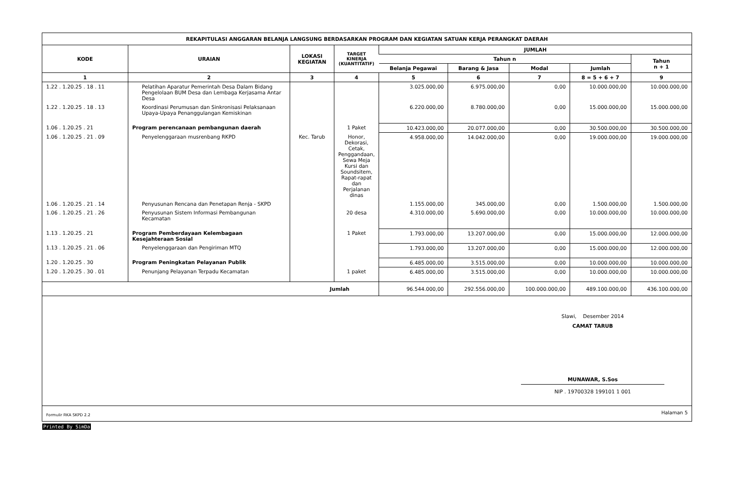REKAPITULASI ANGGARAN BELANJA LANGSUNG BERDASARKAN PROGRAM DAN KEGIATAN SATUAN KERJA PERANGKAT DAERAH
| KODE | URAIAN | LOKASI KEGIATAN | TARGET KINERJA (KUANTITATIF) | JUMLAH | | | | |
| --- | --- | --- | --- | --- | --- | --- | --- | --- |
| | | | | Tahun n | | | | Tahun n + 1 |
| | | | | Belanja Pegawai | Barang & Jasa | Modal | Jumlah | |
| 1 | 2 | 3 | 4 | 5 | 6 | 7 | 8 = 5 + 6 + 7 | 9 |
| 1.22 . 1.20.25 . 18 . 11 | Pelatihan Aparatur Pemerintah Desa Dalam Bidang Pengelolaan BUM Desa dan Lembaga Kerjasama Antar Desa | | | 3.025.000,00 | 6.975.000,00 | 0,00 | 10.000.000,00 | 10.000.000,00 |
| 1.22 . 1.20.25 . 18 . 13 | Koordinasi Perumusan dan Sinkronisasi Pelaksanaan Upaya-Upaya Penanggulangan Kemiskinan | | | 6.220.000,00 | 8.780.000,00 | 0,00 | 15.000.000,00 | 15.000.000,00 |
| 1.06 . 1.20.25 . 21 | Program perencanaan pembangunan daerah | | 1 Paket | 10.423.000,00 | 20.077.000,00 | 0,00 | 30.500.000,00 | 30.500.000,00 |
| 1.06 . 1.20.25 . 21 . 09 | Penyelenggaraan musrenbang RKPD | Kec. Tarub | Honor, Dekorasi, Cetak, Penggandaan, Sewa Meja Kursi dan Soundsitem, Rapat-rapat dan Perjalanan dinas | 4.958.000,00 | 14.042.000,00 | 0,00 | 19.000.000,00 | 19.000.000,00 |
| 1.06 . 1.20.25 . 21 . 14 | Penyusunan Rencana dan Penetapan Renja - SKPD | | | 1.155.000,00 | 345.000,00 | 0,00 | 1.500.000,00 | 1.500.000,00 |
| 1.06 . 1.20.25 . 21 . 26 | Penyusunan Sistem Informasi Pembangunan Kecamatan | | 20 desa | 4.310.000,00 | 5.690.000,00 | 0,00 | 10.000.000,00 | 10.000.000,00 |
| 1.13 . 1.20.25 . 21 | Program Pemberdayaan Kelembagaan Kesejahteraan Sosial | | 1 Paket | 1.793.000,00 | 13.207.000,00 | 0,00 | 15.000.000,00 | 12.000.000,00 |
| 1.13 . 1.20.25 . 21 . 06 | Penyelenggaraan dan Pengiriman MTQ | | | 1.793.000,00 | 13.207.000,00 | 0,00 | 15.000.000,00 | 12.000.000,00 |
| 1.20 . 1.20.25 . 30 | Program Peningkatan Pelayanan Publik | | | 6.485.000,00 | 3.515.000,00 | 0,00 | 10.000.000,00 | 10.000.000,00 |
| 1.20 . 1.20.25 . 30 . 01 | Penunjang Pelayanan Terpadu Kecamatan | | 1 paket | 6.485.000,00 | 3.515.000,00 | 0,00 | 10.000.000,00 | 10.000.000,00 |
| Jumlah | | | | 96.544.000,00 | 292.556.000,00 | 100.000.000,00 | 489.100.000,00 | 436.100.000,00 |
Slawi, Desember 2014
CAMAT TARUB
MUNAWAR, S.Sos
NIP . 19700328 199101 1 001
Formulir RKA SKPD 2.2 Halaman 5
Printed By SimDa